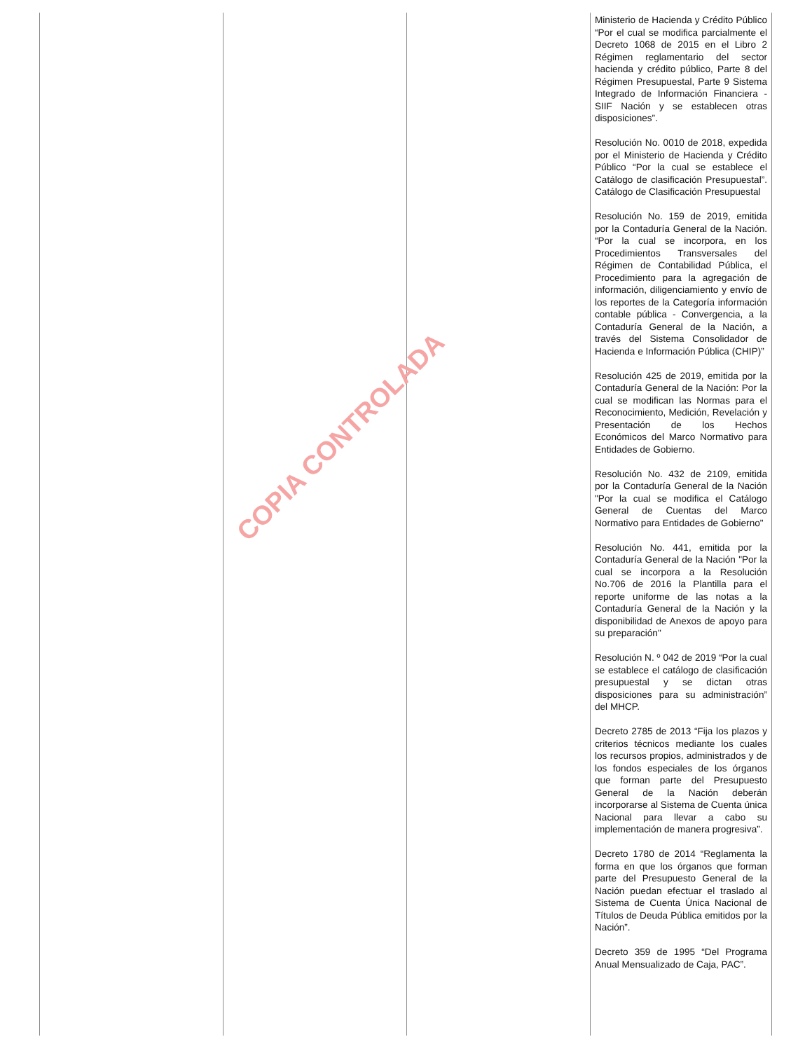| | | | Ministerio de Hacienda y Crédito Público “Por el cual se modifica parcialmente el Decreto 1068 de 2015 en el Libro 2 Régimen reglamentario del sector hacienda y crédito público, Parte 8 del Régimen Presupuestal, Parte 9 Sistema Integrado de Información Financiera - SIIF Nación y se establecen otras disposiciones”. Resolución No. 0010 de 2018, expedida por el Ministerio de Hacienda y Crédito Público “Por la cual se establece el Catálogo de clasificación Presupuestal”. Catálogo de Clasificación Presupuestal Resolución No. 159 de 2019, emitida por la Contaduría General de la Nación. “Por la cual se incorpora, en los Procedimientos Transversales del Régimen de Contabilidad Pública, el Procedimiento para la agregación de información, diligenciamiento y envío de los reportes de la Categoría información contable pública - Convergencia, a la Contaduría General de la Nación, a través del Sistema Consolidador de Hacienda e Información Pública (CHIP)” Resolución 425 de 2019, emitida por la Contaduría General de la Nación: Por la cual se modifican las Normas para el Reconocimiento, Medición, Revelación y Presentación de los Hechos Económicos del Marco Normativo para Entidades de Gobierno. Resolución No. 432 de 2109, emitida por la Contaduría General de la Nación "Por la cual se modifica el Catálogo General de Cuentas del Marco Normativo para Entidades de Gobierno" Resolución No. 441, emitida por la Contaduría General de la Nación "Por la cual se incorpora a la Resolución No.706 de 2016 la Plantilla para el reporte uniforme de las notas a la Contaduría General de la Nación y la disponibilidad de Anexos de apoyo para su preparación" Resolución N. º 042 de 2019 “Por la cual se establece el catálogo de clasificación presupuestal y se dictan otras disposiciones para su administración” del MHCP. Decreto 2785 de 2013 “Fija los plazos y criterios técnicos mediante los cuales los recursos propios, administrados y de los fondos especiales de los órganos que forman parte del Presupuesto General de la Nación deberán incorporarse al Sistema de Cuenta única Nacional para llevar a cabo su implementación de manera progresiva”. Decreto 1780 de 2014 “Reglamenta la forma en que los órganos que forman parte del Presupuesto General de la Nación puedan efectuar el traslado al Sistema de Cuenta Única Nacional de Títulos de Deuda Pública emitidos por la Nación”. Decreto 359 de 1995 “Del Programa Anual Mensualizado de Caja, PAC”. |
COPIA CONTROLADA